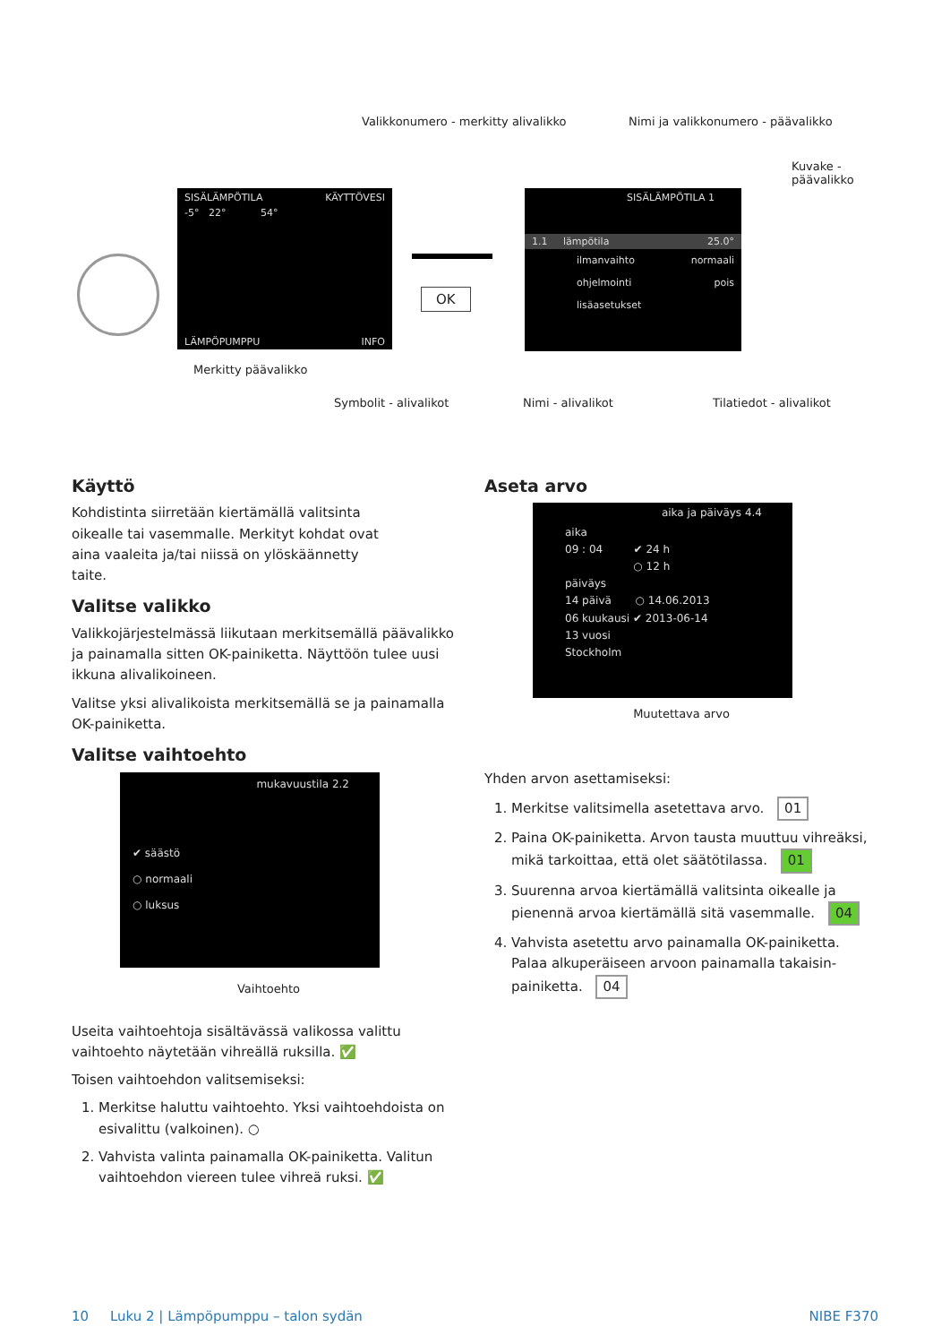Valikkonumero - merkitty alivalikko
Nimi ja valikkonumero - päävalikko
Kuvake -
päävalikko
SISÄLÄMPÖTILA KÄYTTÖVESI
-5° 22° 54°
LÄMPÖPUMPPU INFO
OK
SISÄLÄMPÖTILA 1
1.1 lämpötila 25.0°
ilmanvaihto normaali
ohjelmointi pois
lisäasetukset
Merkitty päävalikko
Symbolit - alivalikot Nimi - alivalikot Tilatiedot - alivalikot
Käyttö
Kohdistinta siirretään kiertämällä valitsinta oikealle tai vasemmalle. Merkityt kohdat ovat aina vaaleita ja/tai niissä on ylöskäännetty taite.
Valitse valikko
Valikkojärjestelmässä liikutaan merkitsemällä päävalikko ja painamalla sitten OK-painiketta. Näyttöön tulee uusi ikkuna alivalikoineen.
Valitse yksi alivalikoista merkitsemällä se ja painamalla OK-painiketta.
Valitse vaihtoehto
mukavuustila 2.2
✔ säästö
○ normaali
○ luksus
Vaihtoehto
Useita vaihtoehtoja sisältävässä valikossa valittu vaihtoehto näytetään vihreällä ruksilla. ✅
Toisen vaihtoehdon valitsemiseksi:
1. Merkitse haluttu vaihtoehto. Yksi vaihtoehdoista on esivalittu (valkoinen). ○
2. Vahvista valinta painamalla OK-painiketta. Valitun vaihtoehdon viereen tulee vihreä ruksi. ✅
Aseta arvo
aika ja päiväys 4.4
aika
09 : 04 ✔ 24 h
○ 12 h
päiväys
14 päivä ○ 14.06.2013
06 kuukausi ✔ 2013-06-14
13 vuosi
Stockholm
Muutettava arvo
Yhden arvon asettamiseksi:
1. Merkitse valitsimella asetettava arvo. 01
2. Paina OK-painiketta. Arvon tausta muuttuu vihreäksi, mikä tarkoittaa, että olet säätötilassa. 01
3. Suurenna arvoa kiertämällä valitsinta oikealle ja pienennä arvoa kiertämällä sitä vasemmalle. 04
4. Vahvista asetettu arvo painamalla OK-painiketta. Palaa alkuperäiseen arvoon painamalla takaisin-painiketta. 04
10 Luku 2 | Lämpöpumppu – talon sydän NIBE F370